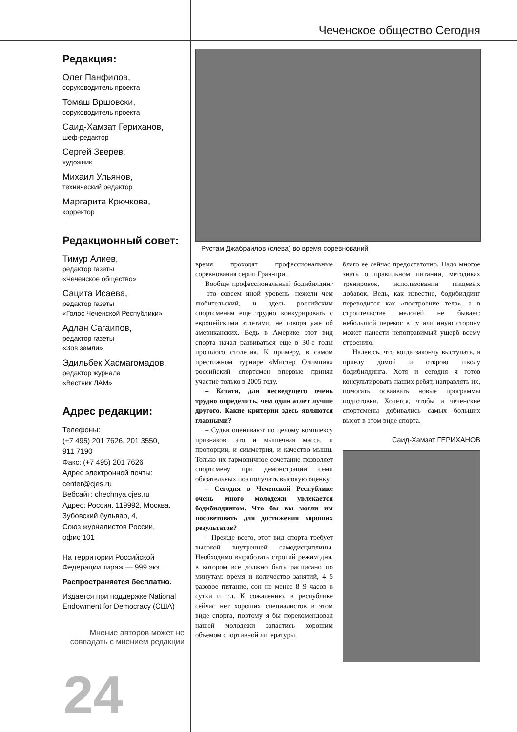Чеченское общество Сегодня
Редакция:
Олег Панфилов,
соруководитель проекта
Томаш Вршовски,
соруководитель проекта
Саид-Хамзат Гериханов,
шеф-редактор
Сергей Зверев,
художник
Михаил Ульянов,
технический редактор
Маргарита Крючкова,
корректор
Редакционный совет:
Тимур Алиев,
редактор газеты
«Чеченское общество»
Сацита Исаева,
редактор газеты
«Голос Чеченской Республики»
Адлан Сагаипов,
редактор газеты
«Зов земли»
Эдильбек Хасмагомадов,
редактор журнала
«Вестник ЛАМ»
Адрес редакции:
Телефоны:
(+7 495) 201 7626, 201 3550,
911 7190
Факс: (+7 495) 201 7626
Адрес электронной почты:
center@cjes.ru
Вебсайт: chechnya.cjes.ru
Адрес: Россия, 119992, Москва,
Зубовский бульвар, 4,
Союз журналистов России,
офис 101
На территории Российской
Федерации тираж — 999 экз.
Распространяется бесплатно.
Издается при поддержке National Endowment for Democracy (США)
Мнение авторов может не совпадать с мнением редакции
24
Рустам Джабраилов (слева) во время соревнований
время проходят профессиональные соревнования серии Гран-при.
Вообще профессиональный бодибилдинг — это совсем иной уровень, нежели чем любительский, и здесь российским спортсменам еще трудно конкурировать с европейскими атлетами, не говоря уже об американских. Ведь в Америке этот вид спорта начал развиваться еще в 30-е годы прошлого столетия. К примеру, в самом престижном турнире «Мистер Олимпия» российский спортсмен впервые принял участие только в 2005 году.
– Кстати, для несведущего очень трудно определить, чем один атлет лучше другого. Какие критерии здесь являются главными?
– Судьи оценивают по целому комплексу признаков: это и мышечная масса, и пропорции, и симметрия, и качество мышц. Только их гармоничное сочетание позволяет спортсмену при демонстрации семи обязательных поз получить высокую оценку.
– Сегодня в Чеченской Республике очень много молодежи увлекается бодибилдингом. Что бы вы могли им посоветовать для достижения хороших результатов?
– Прежде всего, этот вид спорта требует высокой внутренней самодисциплины. Необходимо выработать строгий режим дня, в котором все должно быть расписано по минутам: время и количество занятий, 4–5 разовое питание, сон не менее 8–9 часов в сутки и т.д. К сожалению, в республике сейчас нет хороших специалистов в этом виде спорта, поэтому я бы порекомендовал нашей молодежи запастись хорошим объемом спортивной литературы,
благо ее сейчас предостаточно. Надо многое знать о правильном питании, методиках тренировок, использовании пищевых добавок. Ведь, как известно, бодибилдинг переводится как «построение тела», а в строительстве мелочей не бывает: небольшой перекос в ту или иную сторону может нанести непоправимый ущерб всему строению.
Надеюсь, что когда закончу выступать, я приеду домой и открою школу бодибилдинга. Хотя и сегодня я готов консультировать наших ребят, направлять их, помогать осваивать новые программы подготовки. Хочется, чтобы и чеченские спортсмены добивались самых больших высот в этом виде спорта.
Саид-Хамзат ГЕРИХАНОВ